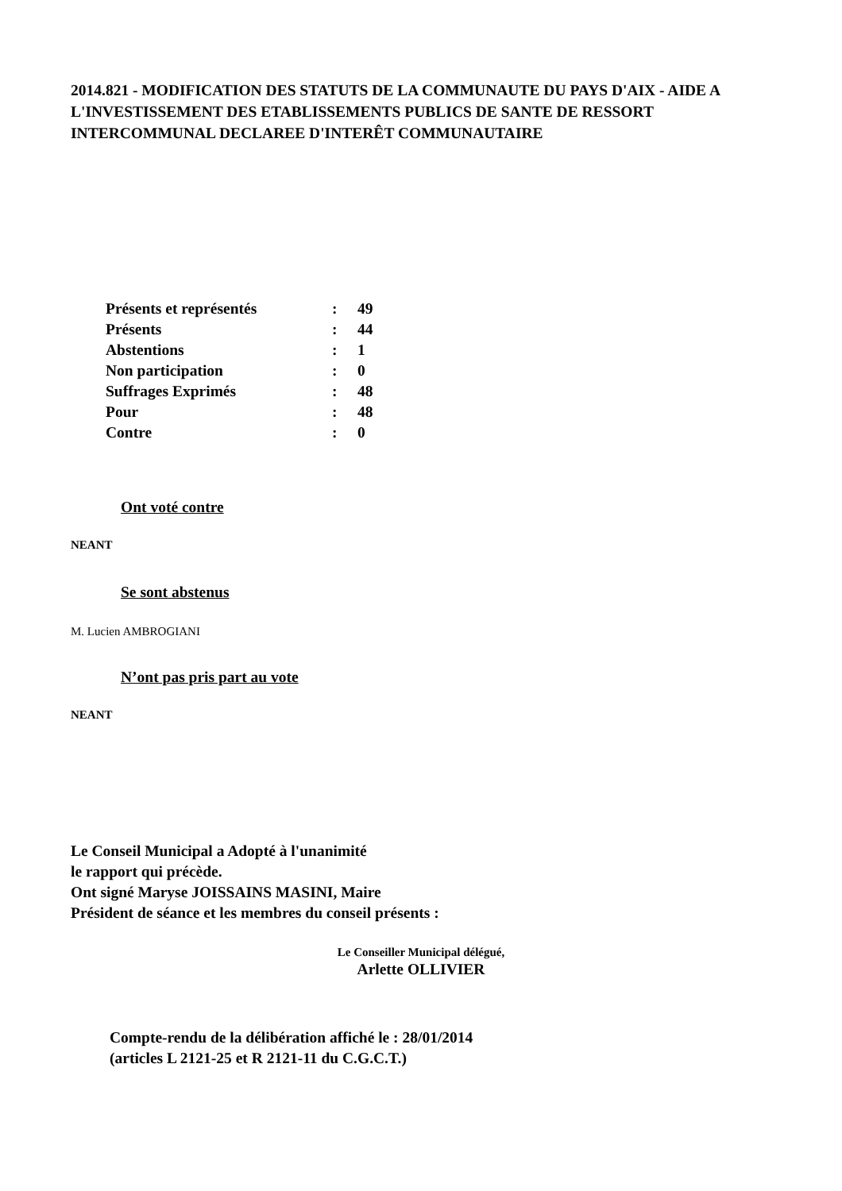2014.821 - MODIFICATION DES STATUTS DE LA COMMUNAUTE DU PAYS D'AIX - AIDE A L'INVESTISSEMENT DES ETABLISSEMENTS PUBLICS DE SANTE DE RESSORT INTERCOMMUNAL DECLAREE D'INTERÊT COMMUNAUTAIRE
| Présents et représentés | : | 49 |
| Présents | : | 44 |
| Abstentions | : | 1 |
| Non participation | : | 0 |
| Suffrages Exprimés | : | 48 |
| Pour | : | 48 |
| Contre | : | 0 |
Ont voté contre
NEANT
Se sont abstenus
M. Lucien AMBROGIANI
N’ont pas pris part au vote
NEANT
Le Conseil Municipal a Adopté à l'unanimité
le rapport qui précède.
Ont signé Maryse JOISSAINS MASINI, Maire
Président de séance et les membres du conseil présents :
Le Conseiller Municipal délégué,
Arlette OLLIVIER
Compte-rendu de la délibération affiché le : 28/01/2014
(articles L 2121-25 et R 2121-11 du C.G.C.T.)